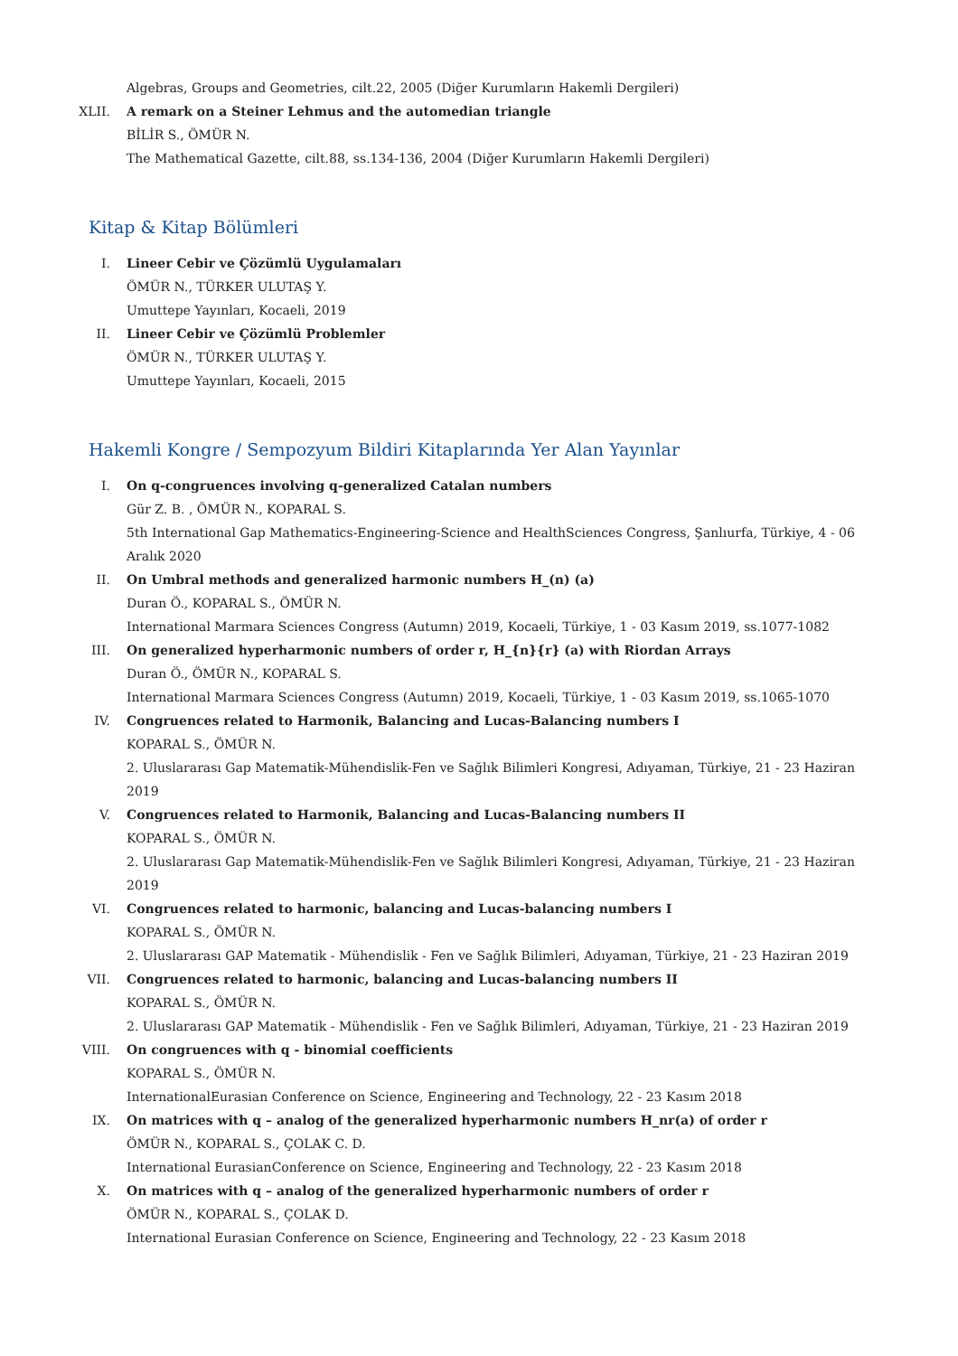Algebras, Groups and Geometries, cilt.22, 2005 (Diğer Kurumların Hakemli Dergileri)
XLII. A remark on a Steiner Lehmus and the automedian triangle
BİLİR S., ÖMÜR N.
The Mathematical Gazette, cilt.88, ss.134-136, 2004 (Diğer Kurumların Hakemli Dergileri)
Kitap & Kitap Bölümleri
I. Lineer Cebir ve Çözümlü Uygulamaları
ÖMÜR N., TÜRKER ULUTAŞ Y.
Umuttepe Yayınları, Kocaeli, 2019
II. Lineer Cebir ve Çözümlü Problemler
ÖMÜR N., TÜRKER ULUTAŞ Y.
Umuttepe Yayınları, Kocaeli, 2015
Hakemli Kongre / Sempozyum Bildiri Kitaplarında Yer Alan Yayınlar
I. On q-congruences involving q-generalized Catalan numbers
Gür Z. B. , ÖMÜR N., KOPARAL S.
5th International Gap Mathematics-Engineering-Science and HealthSciences Congress, Şanlıurfa, Türkiye, 4 - 06 Aralık 2020
II. On Umbral methods and generalized harmonic numbers H_(n) (a)
Duran Ö., KOPARAL S., ÖMÜR N.
International Marmara Sciences Congress (Autumn) 2019, Kocaeli, Türkiye, 1 - 03 Kasım 2019, ss.1077-1082
III. On generalized hyperharmonic numbers of order r, H_{n}{r} (a) with Riordan Arrays
Duran Ö., ÖMÜR N., KOPARAL S.
International Marmara Sciences Congress (Autumn) 2019, Kocaeli, Türkiye, 1 - 03 Kasım 2019, ss.1065-1070
IV. Congruences related to Harmonik, Balancing and Lucas-Balancing numbers I
KOPARAL S., ÖMÜR N.
2. Uluslararası Gap Matematik-Mühendislik-Fen ve Sağlık Bilimleri Kongresi, Adıyaman, Türkiye, 21 - 23 Haziran 2019
V. Congruences related to Harmonik, Balancing and Lucas-Balancing numbers II
KOPARAL S., ÖMÜR N.
2. Uluslararası Gap Matematik-Mühendislik-Fen ve Sağlık Bilimleri Kongresi, Adıyaman, Türkiye, 21 - 23 Haziran 2019
VI. Congruences related to harmonic, balancing and Lucas-balancing numbers I
KOPARAL S., ÖMÜR N.
2. Uluslararası GAP Matematik - Mühendislik - Fen ve Sağlık Bilimleri, Adıyaman, Türkiye, 21 - 23 Haziran 2019
VII. Congruences related to harmonic, balancing and Lucas-balancing numbers II
KOPARAL S., ÖMÜR N.
2. Uluslararası GAP Matematik - Mühendislik - Fen ve Sağlık Bilimleri, Adıyaman, Türkiye, 21 - 23 Haziran 2019
VIII. On congruences with q - binomial coefficients
KOPARAL S., ÖMÜR N.
InternationalEurasian Conference on Science, Engineering and Technology, 22 - 23 Kasım 2018
IX. On matrices with q – analog of the generalized hyperharmonic numbers H_nr(a) of order r
ÖMÜR N., KOPARAL S., ÇOLAK C. D.
International EurasianConference on Science, Engineering and Technology, 22 - 23 Kasım 2018
X. On matrices with q – analog of the generalized hyperharmonic numbers of order r
ÖMÜR N., KOPARAL S., ÇOLAK D.
International Eurasian Conference on Science, Engineering and Technology, 22 - 23 Kasım 2018